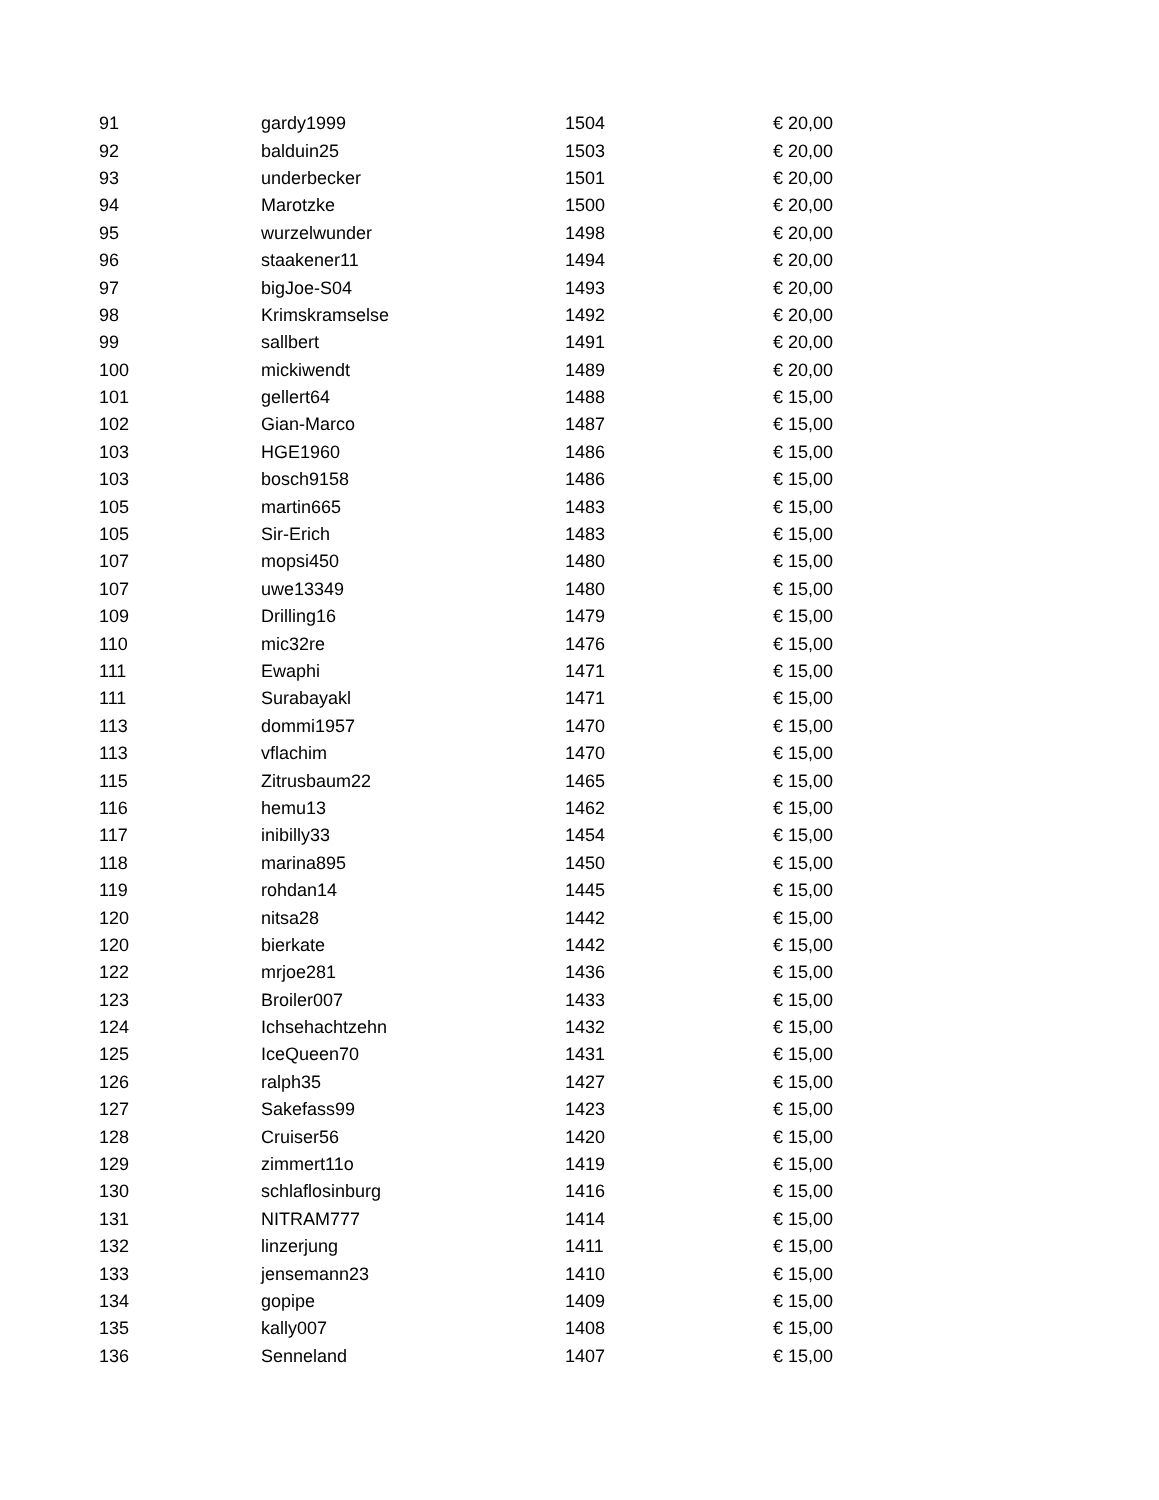| 91 | gardy1999 | 1504 | € 20,00 |
| 92 | balduin25 | 1503 | € 20,00 |
| 93 | underbecker | 1501 | € 20,00 |
| 94 | Marotzke | 1500 | € 20,00 |
| 95 | wurzelwunder | 1498 | € 20,00 |
| 96 | staakener11 | 1494 | € 20,00 |
| 97 | bigJoe-S04 | 1493 | € 20,00 |
| 98 | Krimskramselse | 1492 | € 20,00 |
| 99 | sallbert | 1491 | € 20,00 |
| 100 | mickiwendt | 1489 | € 20,00 |
| 101 | gellert64 | 1488 | € 15,00 |
| 102 | Gian-Marco | 1487 | € 15,00 |
| 103 | HGE1960 | 1486 | € 15,00 |
| 103 | bosch9158 | 1486 | € 15,00 |
| 105 | martin665 | 1483 | € 15,00 |
| 105 | Sir-Erich | 1483 | € 15,00 |
| 107 | mopsi450 | 1480 | € 15,00 |
| 107 | uwe13349 | 1480 | € 15,00 |
| 109 | Drilling16 | 1479 | € 15,00 |
| 110 | mic32re | 1476 | € 15,00 |
| 111 | Ewaphi | 1471 | € 15,00 |
| 111 | Surabayakl | 1471 | € 15,00 |
| 113 | dommi1957 | 1470 | € 15,00 |
| 113 | vflachim | 1470 | € 15,00 |
| 115 | Zitrusbaum22 | 1465 | € 15,00 |
| 116 | hemu13 | 1462 | € 15,00 |
| 117 | inibilly33 | 1454 | € 15,00 |
| 118 | marina895 | 1450 | € 15,00 |
| 119 | rohdan14 | 1445 | € 15,00 |
| 120 | nitsa28 | 1442 | € 15,00 |
| 120 | bierkate | 1442 | € 15,00 |
| 122 | mrjoe281 | 1436 | € 15,00 |
| 123 | Broiler007 | 1433 | € 15,00 |
| 124 | Ichsehachtzehn | 1432 | € 15,00 |
| 125 | IceQueen70 | 1431 | € 15,00 |
| 126 | ralph35 | 1427 | € 15,00 |
| 127 | Sakefass99 | 1423 | € 15,00 |
| 128 | Cruiser56 | 1420 | € 15,00 |
| 129 | zimmert11o | 1419 | € 15,00 |
| 130 | schlaflosinburg | 1416 | € 15,00 |
| 131 | NITRAM777 | 1414 | € 15,00 |
| 132 | linzerjung | 1411 | € 15,00 |
| 133 | jensemann23 | 1410 | € 15,00 |
| 134 | gopipe | 1409 | € 15,00 |
| 135 | kally007 | 1408 | € 15,00 |
| 136 | Senneland | 1407 | € 15,00 |